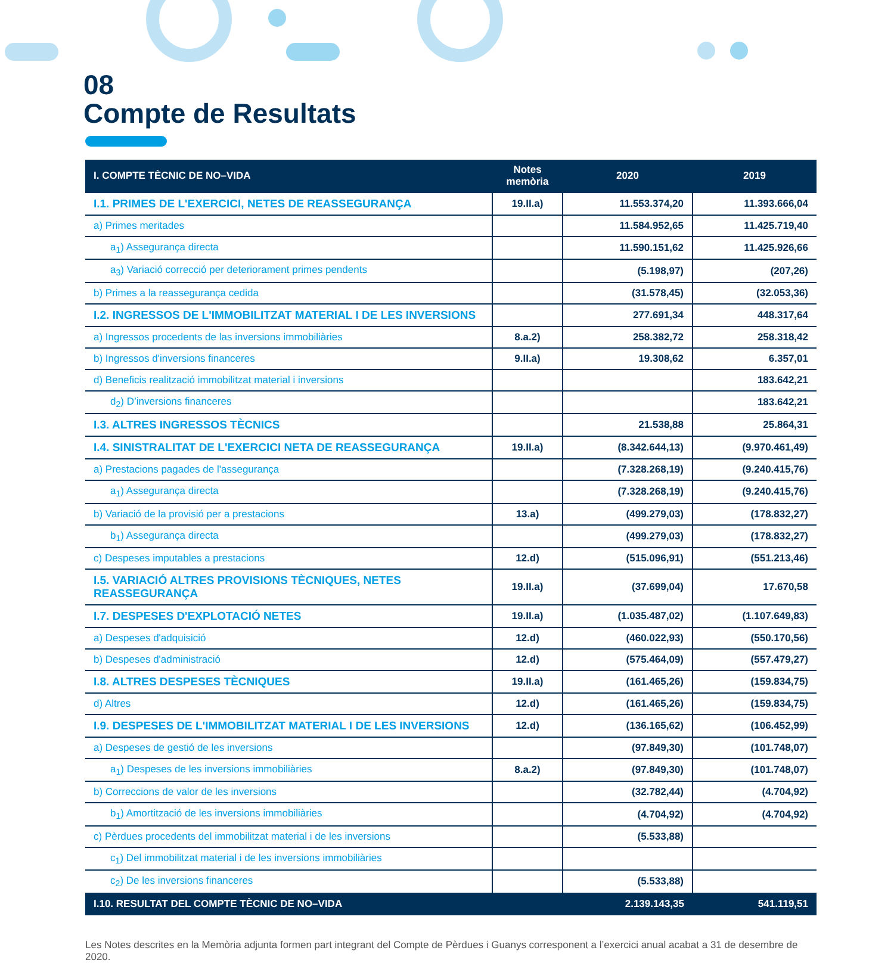08
Compte de Resultats
| I. COMPTE TÈCNIC DE NO–VIDA | Notes memòria | 2020 | 2019 |
| --- | --- | --- | --- |
| I.1. PRIMES DE L'EXERCICI, NETES DE REASSEGURANÇA | 19.II.a) | 11.553.374,20 | 11.393.666,04 |
| a) Primes meritades | | 11.584.952,65 | 11.425.719,40 |
| a<sub>1</sub>) Assegurança directa | | 11.590.151,62 | 11.425.926,66 |
| a<sub>3</sub>) Variació correcció per deteriorament primes pendents | | (5.198,97) | (207,26) |
| b) Primes a la reassegurança cedida | | (31.578,45) | (32.053,36) |
| I.2. INGRESSOS DE L'IMMOBILITZAT MATERIAL I DE LES INVERSIONS | | 277.691,34 | 448.317,64 |
| a) Ingressos procedents de las inversions immobiliàries | 8.a.2) | 258.382,72 | 258.318,42 |
| b) Ingressos d'inversions financeres | 9.II.a) | 19.308,62 | 6.357,01 |
| d) Beneficis realització immobilitzat material i inversions | | | 183.642,21 |
| d<sub>2</sub>) D’inversions financeres | | | 183.642,21 |
| I.3. ALTRES INGRESSOS TÈCNICS | | 21.538,88 | 25.864,31 |
| I.4. SINISTRALITAT DE L'EXERCICI NETA DE REASSEGURANÇA | 19.II.a) | (8.342.644,13) | (9.970.461,49) |
| a) Prestacions pagades de l'assegurança | | (7.328.268,19) | (9.240.415,76) |
| a<sub>1</sub>) Assegurança directa | | (7.328.268,19) | (9.240.415,76) |
| b) Variació de la provisió per a prestacions | 13.a) | (499.279,03) | (178.832,27) |
| b<sub>1</sub>) Assegurança directa | | (499.279,03) | (178.832,27) |
| c) Despeses imputables a prestacions | 12.d) | (515.096,91) | (551.213,46) |
| I.5. VARIACIÓ ALTRES PROVISIONS TÈCNIQUES, NETES REASSEGURANÇA | 19.II.a) | (37.699,04) | 17.670,58 |
| I.7. DESPESES D'EXPLOTACIÓ NETES | 19.II.a) | (1.035.487,02) | (1.107.649,83) |
| a) Despeses d'adquisició | 12.d) | (460.022,93) | (550.170,56) |
| b) Despeses d'administració | 12.d) | (575.464,09) | (557.479,27) |
| I.8. ALTRES DESPESES TÈCNIQUES | 19.II.a) | (161.465,26) | (159.834,75) |
| d) Altres | 12.d) | (161.465,26) | (159.834,75) |
| I.9. DESPESES DE L'IMMOBILITZAT MATERIAL I DE LES INVERSIONS | 12.d) | (136.165,62) | (106.452,99) |
| a) Despeses de gestió de les inversions | | (97.849,30) | (101.748,07) |
| a<sub>1</sub>) Despeses de les inversions immobiliàries | 8.a.2) | (97.849,30) | (101.748,07) |
| b) Correccions de valor de les inversions | | (32.782,44) | (4.704,92) |
| b<sub>1</sub>) Amortització de les inversions immobiliàries | | (4.704,92) | (4.704,92) |
| c) Pèrdues procedents del immobilitzat material i de les inversions | | (5.533,88) | |
| c<sub>1</sub>) Del immobilitzat material i de les inversions immobiliàries | | | |
| c<sub>2</sub>) De les inversions financeres | | (5.533,88) | |
| I.10. RESULTAT DEL COMPTE TÈCNIC DE NO–VIDA | | 2.139.143,35 | 541.119,51 |
Les Notes descrites en la Memòria adjunta formen part integrant del Compte de Pèrdues i Guanys corresponent a l’exercici anual acabat a 31 de desembre de 2020.